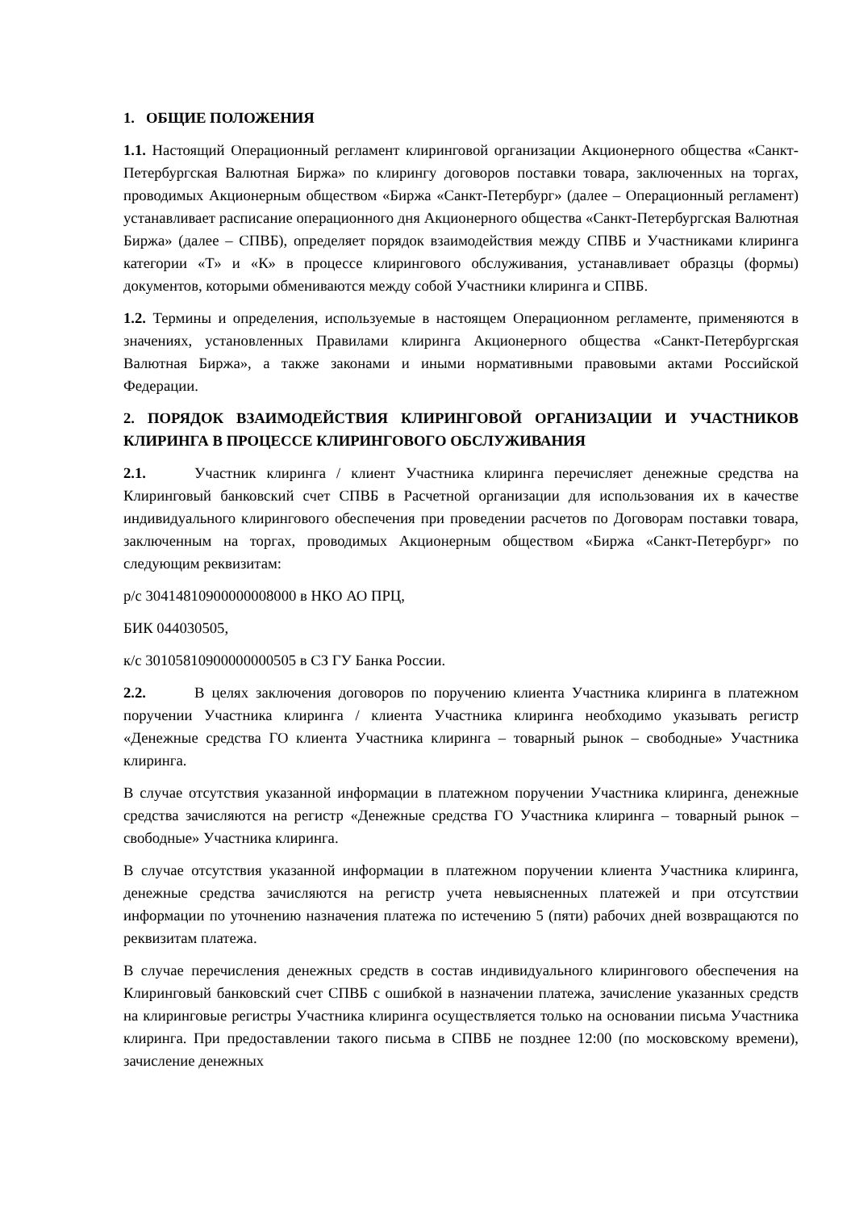1. ОБЩИЕ ПОЛОЖЕНИЯ
1.1. Настоящий Операционный регламент клиринговой организации Акционерного общества «Санкт-Петербургская Валютная Биржа» по клирингу договоров поставки товара, заключенных на торгах, проводимых Акционерным обществом «Биржа «Санкт-Петербург» (далее – Операционный регламент) устанавливает расписание операционного дня Акционерного общества «Санкт-Петербургская Валютная Биржа» (далее – СПВБ), определяет порядок взаимодействия между СПВБ и Участниками клиринга категории «Т» и «К» в процессе клирингового обслуживания, устанавливает образцы (формы) документов, которыми обмениваются между собой Участники клиринга и СПВБ.
1.2. Термины и определения, используемые в настоящем Операционном регламенте, применяются в значениях, установленных Правилами клиринга Акционерного общества «Санкт-Петербургская Валютная Биржа», а также законами и иными нормативными правовыми актами Российской Федерации.
2. ПОРЯДОК ВЗАИМОДЕЙСТВИЯ КЛИРИНГОВОЙ ОРГАНИЗАЦИИ И УЧАСТНИКОВ КЛИРИНГА В ПРОЦЕССЕ КЛИРИНГОВОГО ОБСЛУЖИВАНИЯ
2.1. Участник клиринга / клиент Участника клиринга перечисляет денежные средства на Клиринговый банковский счет СПВБ в Расчетной организации для использования их в качестве индивидуального клирингового обеспечения при проведении расчетов по Договорам поставки товара, заключенным на торгах, проводимых Акционерным обществом «Биржа «Санкт-Петербург» по следующим реквизитам:
р/с 30414810900000008000 в НКО АО ПРЦ,
БИК 044030505,
к/с 30105810900000000505 в СЗ ГУ Банка России.
2.2. В целях заключения договоров по поручению клиента Участника клиринга в платежном поручении Участника клиринга / клиента Участника клиринга необходимо указывать регистр «Денежные средства ГО клиента Участника клиринга – товарный рынок – свободные» Участника клиринга.
В случае отсутствия указанной информации в платежном поручении Участника клиринга, денежные средства зачисляются на регистр «Денежные средства ГО Участника клиринга – товарный рынок – свободные» Участника клиринга.
В случае отсутствия указанной информации в платежном поручении клиента Участника клиринга, денежные средства зачисляются на регистр учета невыясненных платежей и при отсутствии информации по уточнению назначения платежа по истечению 5 (пяти) рабочих дней возвращаются по реквизитам платежа.
В случае перечисления денежных средств в состав индивидуального клирингового обеспечения на Клиринговый банковский счет СПВБ с ошибкой в назначении платежа, зачисление указанных средств на клиринговые регистры Участника клиринга осуществляется только на основании письма Участника клиринга. При предоставлении такого письма в СПВБ не позднее 12:00 (по московскому времени), зачисление денежных